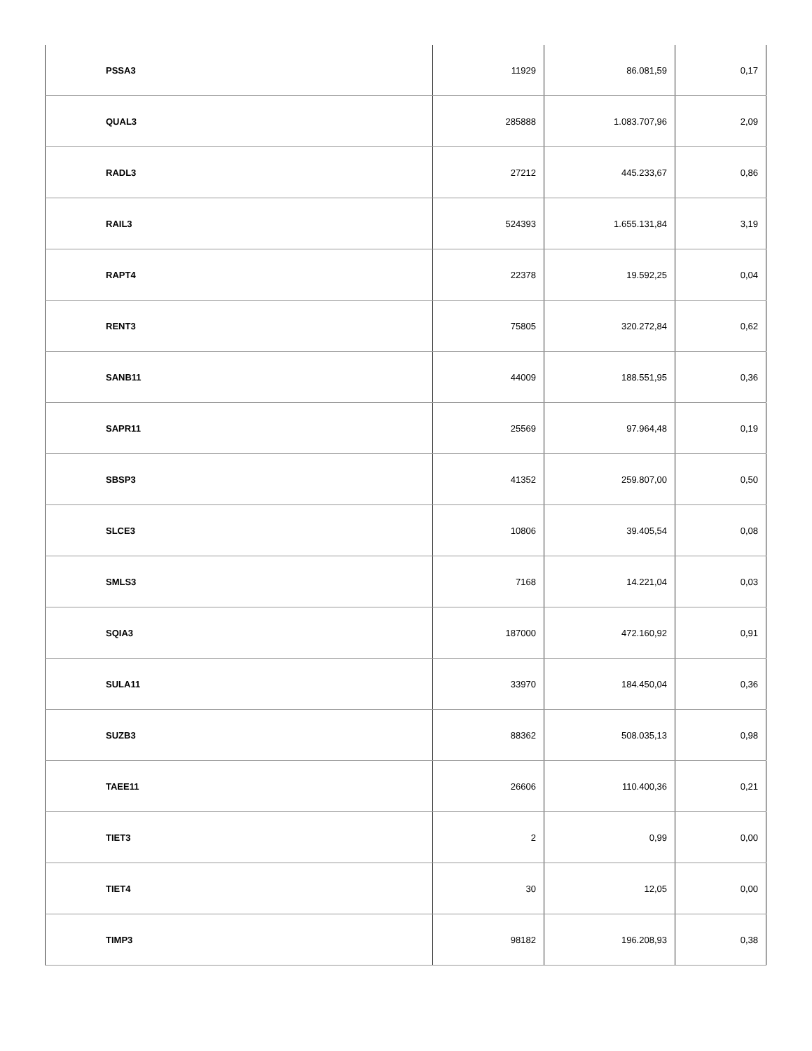| PSSA3 | 11929 | 86.081,59 | 0,17 |
| QUAL3 | 285888 | 1.083.707,96 | 2,09 |
| RADL3 | 27212 | 445.233,67 | 0,86 |
| RAIL3 | 524393 | 1.655.131,84 | 3,19 |
| RAPT4 | 22378 | 19.592,25 | 0,04 |
| RENT3 | 75805 | 320.272,84 | 0,62 |
| SANB11 | 44009 | 188.551,95 | 0,36 |
| SAPR11 | 25569 | 97.964,48 | 0,19 |
| SBSP3 | 41352 | 259.807,00 | 0,50 |
| SLCE3 | 10806 | 39.405,54 | 0,08 |
| SMLS3 | 7168 | 14.221,04 | 0,03 |
| SQIA3 | 187000 | 472.160,92 | 0,91 |
| SULA11 | 33970 | 184.450,04 | 0,36 |
| SUZB3 | 88362 | 508.035,13 | 0,98 |
| TAEE11 | 26606 | 110.400,36 | 0,21 |
| TIET3 | 2 | 0,99 | 0,00 |
| TIET4 | 30 | 12,05 | 0,00 |
| TIMP3 | 98182 | 196.208,93 | 0,38 |